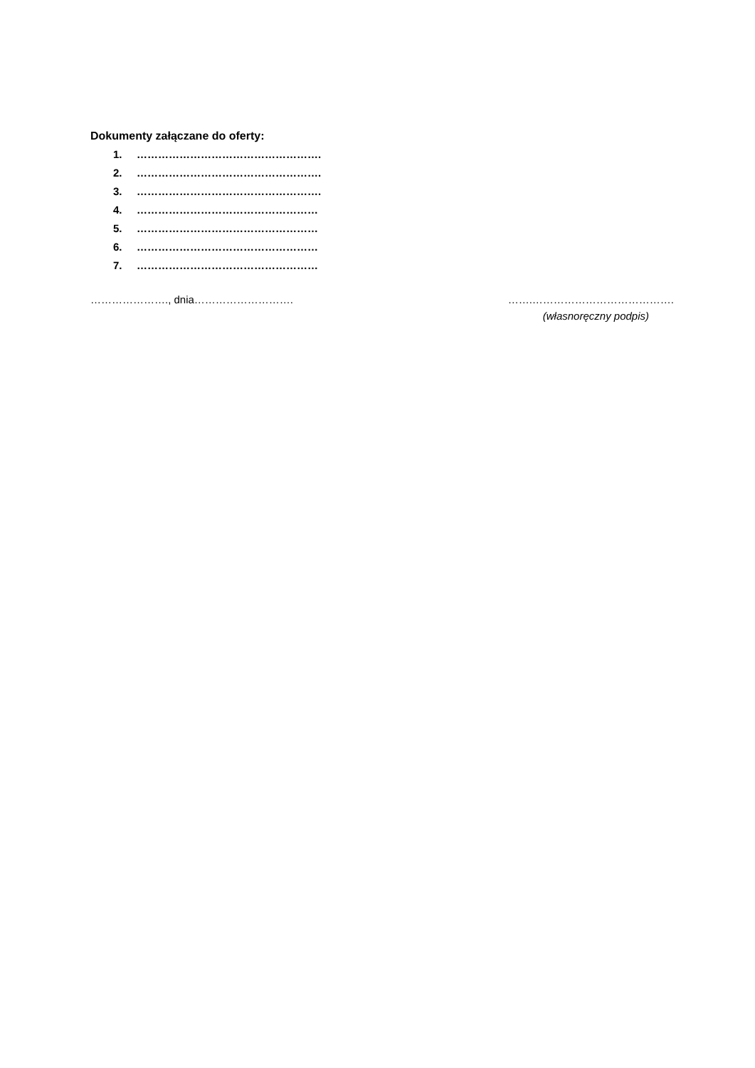Dokumenty załączane do oferty:
1. …………………………………………….
2. …………………………………………….
3. …………………………………………….
4. ……………………………………………
5. ……………………………………………
6. ……………………………………………
7. ……………………………………………
…………………., dnia………………………. …….………………………………….
(własnoręczny podpis)